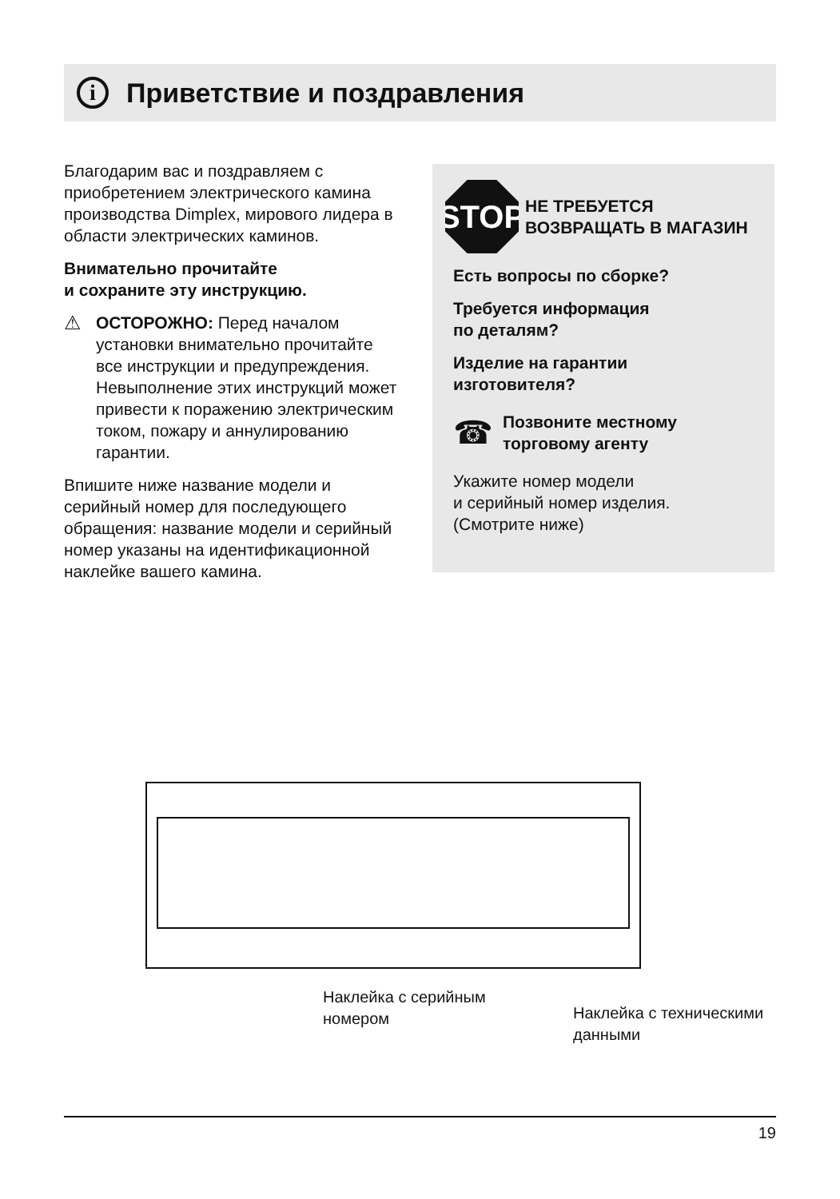i
Приветствие и поздравления
Благодарим вас и поздравляем с приобретением электрического камина производства Dimplex, мирового лидера в области электрических каминов.
Внимательно прочитайте
и сохраните эту инструкцию.
⚠ ОСТОРОЖНО: Перед началом установки внимательно прочитайте все инструкции и предупреждения. Невыполнение этих инструкций может привести к поражению электрическим током, пожару и аннулированию гарантии.
Впишите ниже название модели и серийный номер для последующего обращения: название модели и серийный номер указаны на идентификационной наклейке вашего камина.
STOP
НЕ ТРЕБУЕТСЯ
ВОЗВРАЩАТЬ В МАГАЗИН
Есть вопросы по сборке?
Требуется информация
по деталям?
Изделие на гарантии
изготовителя?
☎ Позвоните местному
торговому агенту
Укажите номер модели
и серийный номер изделия.
(Смотрите ниже)
Наклейка с серийным
номером
Наклейка с техническими
данными
19